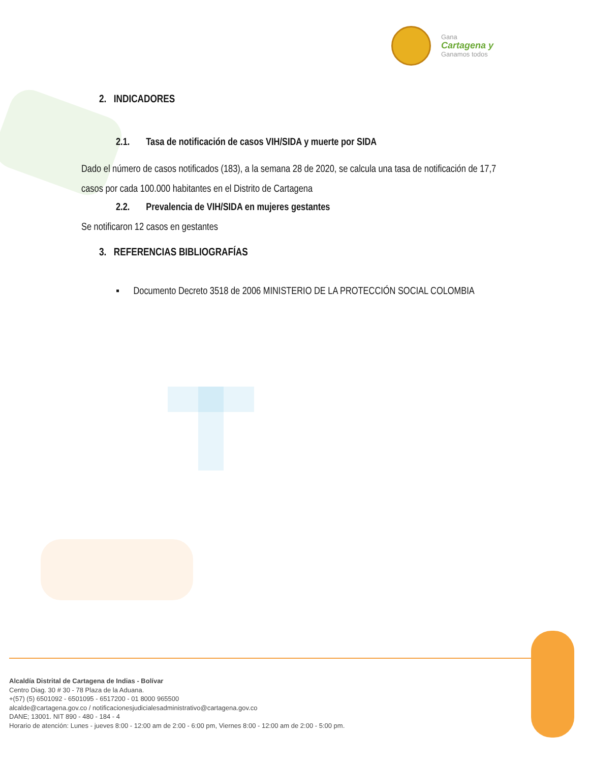Gana
Cartagena y
Ganamos todos
2. INDICADORES
2.1. Tasa de notificación de casos VIH/SIDA y muerte por SIDA
Dado el número de casos notificados (183), a la semana 28 de 2020, se calcula una tasa de notificación de 17,7 casos por cada 100.000 habitantes en el Distrito de Cartagena
2.2. Prevalencia de VIH/SIDA en mujeres gestantes
Se notificaron 12 casos en gestantes
3. REFERENCIAS BIBLIOGRAFÍAS
▪ Documento Decreto 3518 de 2006 MINISTERIO DE LA PROTECCIÓN SOCIAL COLOMBIA
Alcaldía Distrital de Cartagena de Indias - Bolívar
Centro Diag. 30 # 30 - 78 Plaza de la Aduana.
+(57) (5) 6501092 - 6501095 - 6517200 - 01 8000 965500
alcalde@cartagena.gov.co / notificacionesjudicialesadministrativo@cartagena.gov.co
DANE; 13001. NIT 890 - 480 - 184 - 4
Horario de atención: Lunes - jueves 8:00 - 12:00 am de 2:00 - 6:00 pm, Viernes 8:00 - 12:00 am de 2:00 - 5:00 pm.